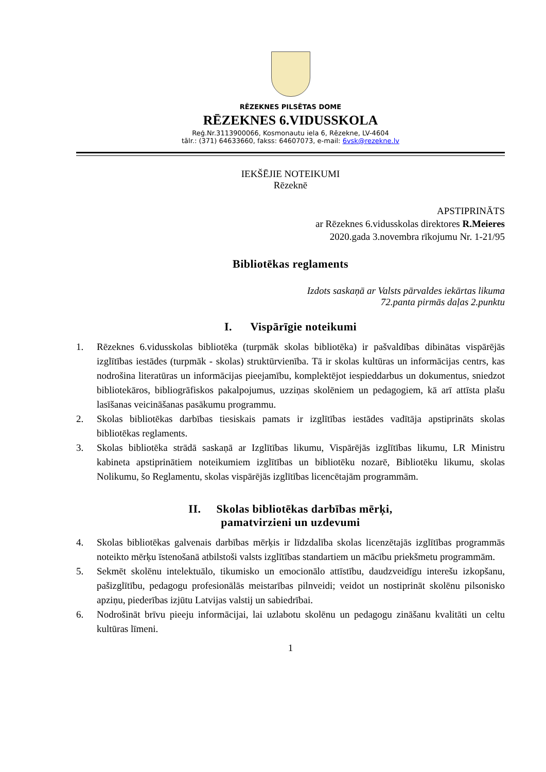RĒZEKNES PILSĒTAS DOME
RĒZEKNES 6.VIDUSSKOLA
Reģ.Nr.3113900066, Kosmonautu iela 6, Rēzekne, LV-4604
tālr.: (371) 64633660, fakss: 64607073, e-mail: 6vsk@rezekne.lv
IEKŠĒJIE NOTEIKUMI
Rēzeknē
APSTIPRINĀTS
ar Rēzeknes 6.vidusskolas direktores R.Meieres
2020.gada 3.novembra rīkojumu Nr. 1-21/95
Bibliotēkas reglaments
Izdots saskaņā ar Valsts pārvaldes iekārtas likuma
72.panta pirmās daļas 2.punktu
I. Vispārīgie noteikumi
1. Rēzeknes 6.vidusskolas bibliotēka (turpmāk skolas bibliotēka) ir pašvaldības dibinātas vispārējās izglītības iestādes (turpmāk - skolas) struktūrvienība. Tā ir skolas kultūras un informācijas centrs, kas nodrošina literatūras un informācijas pieejamību, komplektējot iespieddarbus un dokumentus, sniedzot bibliotekāros, bibliogrāfiskos pakalpojumus, uzziņas skolēniem un pedagogiem, kā arī attīsta plašu lasīšanas veicināšanas pasākumu programmu.
2. Skolas bibliotēkas darbības tiesiskais pamats ir izglītības iestādes vadītāja apstiprināts skolas bibliotēkas reglaments.
3. Skolas bibliotēka strādā saskaņā ar Izglītības likumu, Vispārējās izglītības likumu, LR Ministru kabineta apstiprinātiem noteikumiem izglītības un bibliotēku nozarē, Bibliotēku likumu, skolas Nolikumu, šo Reglamentu, skolas vispārējās izglītības licencētajām programmām.
II. Skolas bibliotēkas darbības mērķi,
pamatvirzieni un uzdevumi
4. Skolas bibliotēkas galvenais darbības mērķis ir līdzdalība skolas licenzētajās izglītības programmās noteikto mērķu īstenošanā atbilstoši valsts izglītības standartiem un mācību priekšmetu programmām.
5. Sekmēt skolēnu intelektuālo, tikumisko un emocionālo attīstību, daudzveidīgu interešu izkopšanu, pašizglītību, pedagogu profesionālās meistarības pilnveidi; veidot un nostiprināt skolēnu pilsonisko apziņu, piederības izjūtu Latvijas valstij un sabiedrībai.
6. Nodrošināt brīvu pieeju informācijai, lai uzlabotu skolēnu un pedagogu zināšanu kvalitāti un celtu kultūras līmeni.
1